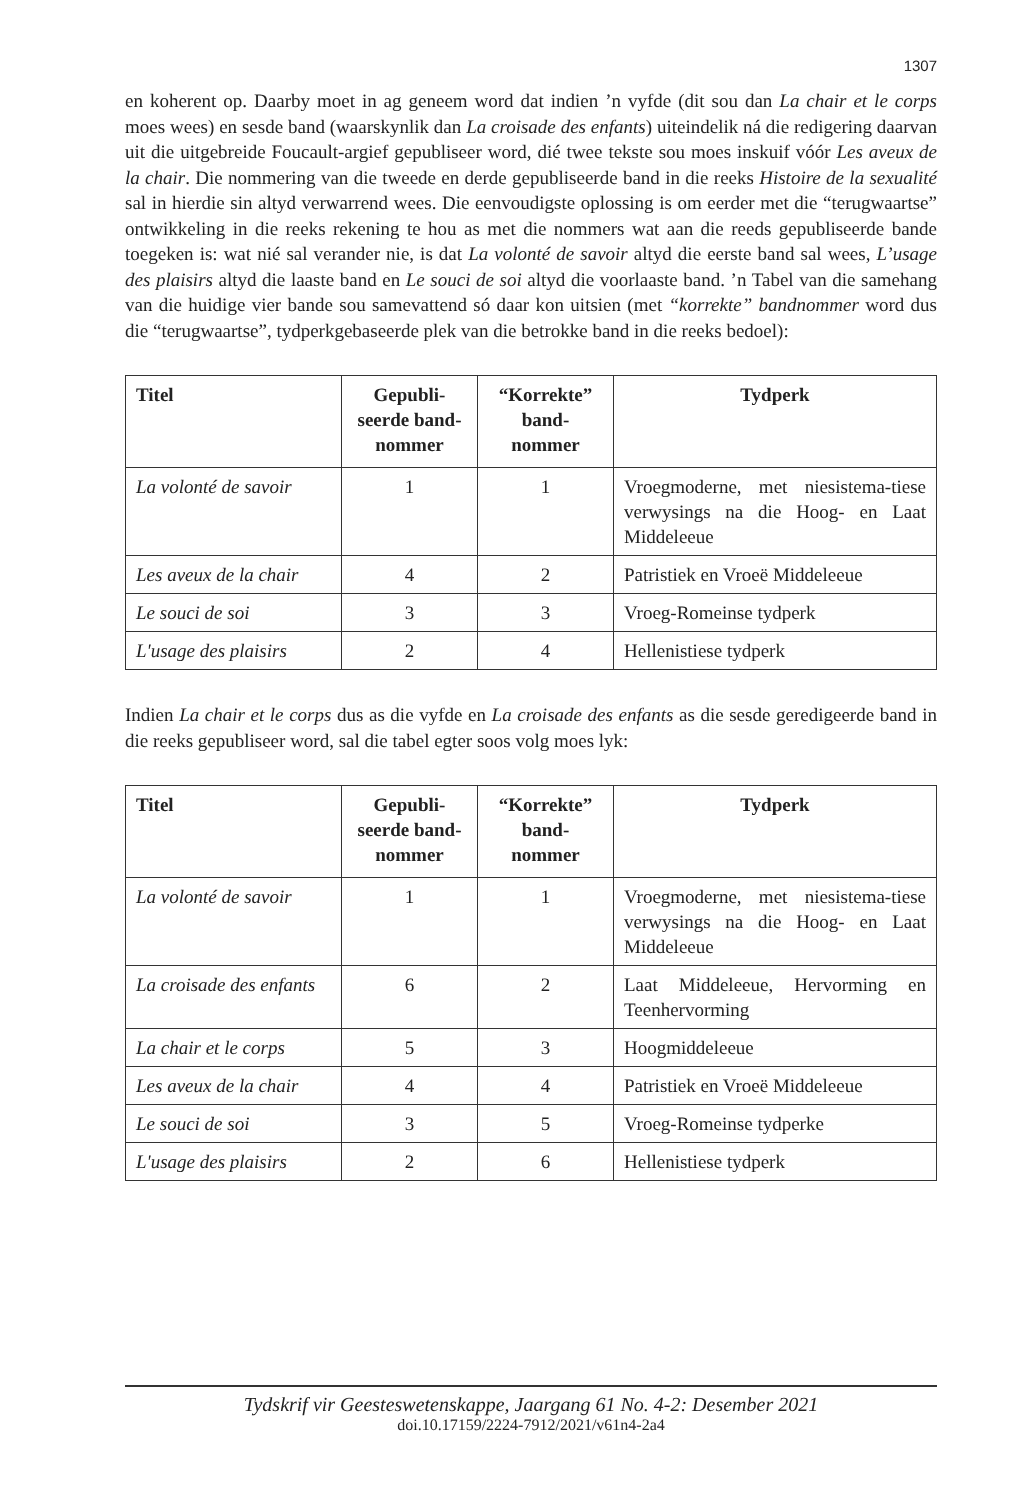1307
en koherent op. Daarby moet in ag geneem word dat indien ’n vyfde (dit sou dan La chair et le corps moes wees) en sesde band (waarskynlik dan La croisade des enfants) uiteindelik ná die redigering daarvan uit die uitgebreide Foucault-argief gepubliseer word, dié twee tekste sou moes inskuif vóór Les aveux de la chair. Die nommering van die tweede en derde gepubliseerde band in die reeks Histoire de la sexualité sal in hierdie sin altyd verwarrend wees. Die eenvoudigste oplossing is om eerder met die “terugwaartse” ontwikkeling in die reeks rekening te hou as met die nommers wat aan die reeds gepubliseerde bande toegeken is: wat nié sal verander nie, is dat La volonté de savoir altyd die eerste band sal wees, L’usage des plaisirs altyd die laaste band en Le souci de soi altyd die voorlaaste band. ’n Tabel van die samehang van die huidige vier bande sou samevattend só daar kon uitsien (met “korrekte” bandnommer word dus die “terugwaartse”, tydperkgebaseerde plek van die betrokke band in die reeks bedoel):
| Titel | Gepubli- seerde band- nommer | “Korrekte” band- nommer | Tydperk |
| --- | --- | --- | --- |
| La volonté de savoir | 1 | 1 | Vroegmoderne, met niesistema-tiese verwysings na die Hoog- en Laat Middeleeue |
| Les aveux de la chair | 4 | 2 | Patristiek en Vroeë Middeleeue |
| Le souci de soi | 3 | 3 | Vroeg-Romeinse tydperk |
| L'usage des plaisirs | 2 | 4 | Hellenistiese tydperk |
Indien La chair et le corps dus as die vyfde en La croisade des enfants as die sesde geredigeerde band in die reeks gepubliseer word, sal die tabel egter soos volg moes lyk:
| Titel | Gepubli- seerde band- nommer | “Korrekte” band- nommer | Tydperk |
| --- | --- | --- | --- |
| La volonté de savoir | 1 | 1 | Vroegmoderne, met niesistema-tiese verwysings na die Hoog- en Laat Middeleeue |
| La croisade des enfants | 6 | 2 | Laat Middeleeue, Hervorming en Teenhervorming |
| La chair et le corps | 5 | 3 | Hoogmiddeleeue |
| Les aveux de la chair | 4 | 4 | Patristiek en Vroeë Middeleeue |
| Le souci de soi | 3 | 5 | Vroeg-Romeinse tydperke |
| L'usage des plaisirs | 2 | 6 | Hellenistiese tydperk |
Tydskrif vir Geesteswetenskappe, Jaargang 61 No. 4-2: Desember 2021
doi.10.17159/2224-7912/2021/v61n4-2a4